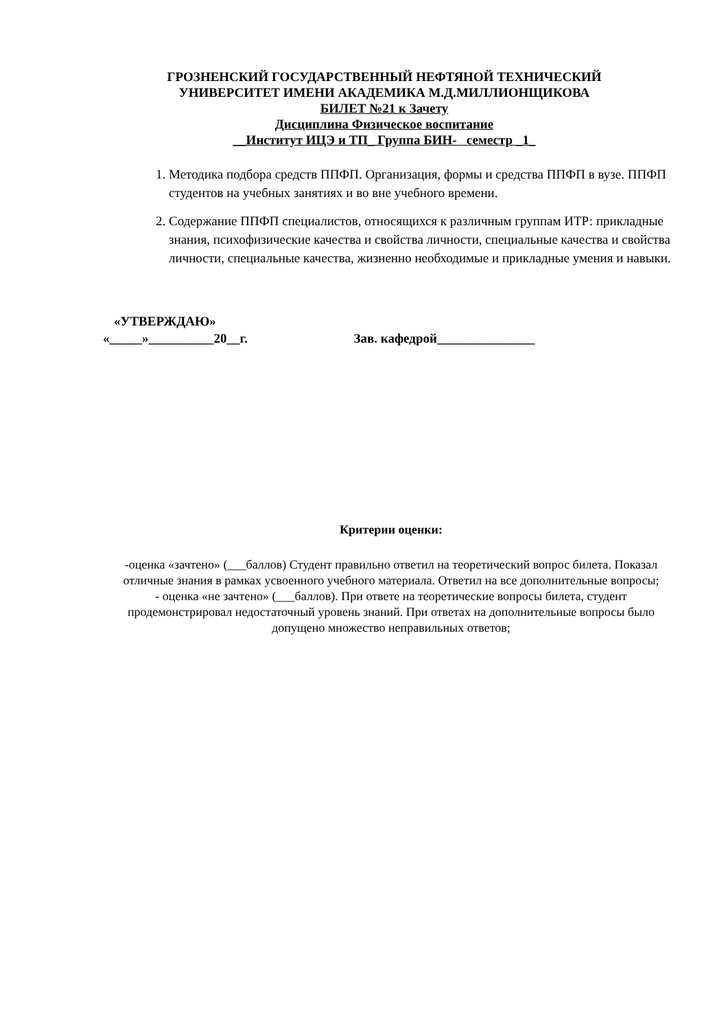ГРОЗНЕНСКИЙ ГОСУДАРСТВЕННЫЙ НЕФТЯНОЙ ТЕХНИЧЕСКИЙ
УНИВЕРСИТЕТ ИМЕНИ АКАДЕМИКА М.Д.МИЛЛИОНЩИКОВА
БИЛЕТ №21 к Зачету
Дисциплина Физическое воспитание
__Институт ИЦЭ и ТП_ Группа БИН- семестр _1_
1. Методика подбора средств ППФП. Организация, формы и средства ППФП в вузе. ППФП студентов на учебных занятиях и во вне учебного времени.
2. Содержание ППФП специалистов, относящихся к различным группам ИТР: прикладные знания, психофизические качества и свойства личности, специальные качества и свойства личности, специальные качества, жизненно необходимые и прикладные умения и навыки.
«УТВЕРЖДАЮ»
«_____»__________20__г. Зав. кафедрой_______________
Критерии оценки:
-оценка «зачтено» (___баллов) Студент правильно ответил на теоретический вопрос билета. Показал отличные знания в рамках усвоенного учебного материала. Ответил на все дополнительные вопросы;
- оценка «не зачтено» (___баллов). При ответе на теоретические вопросы билета, студент продемонстрировал недостаточный уровень знаний. При ответах на дополнительные вопросы было допущено множество неправильных ответов;